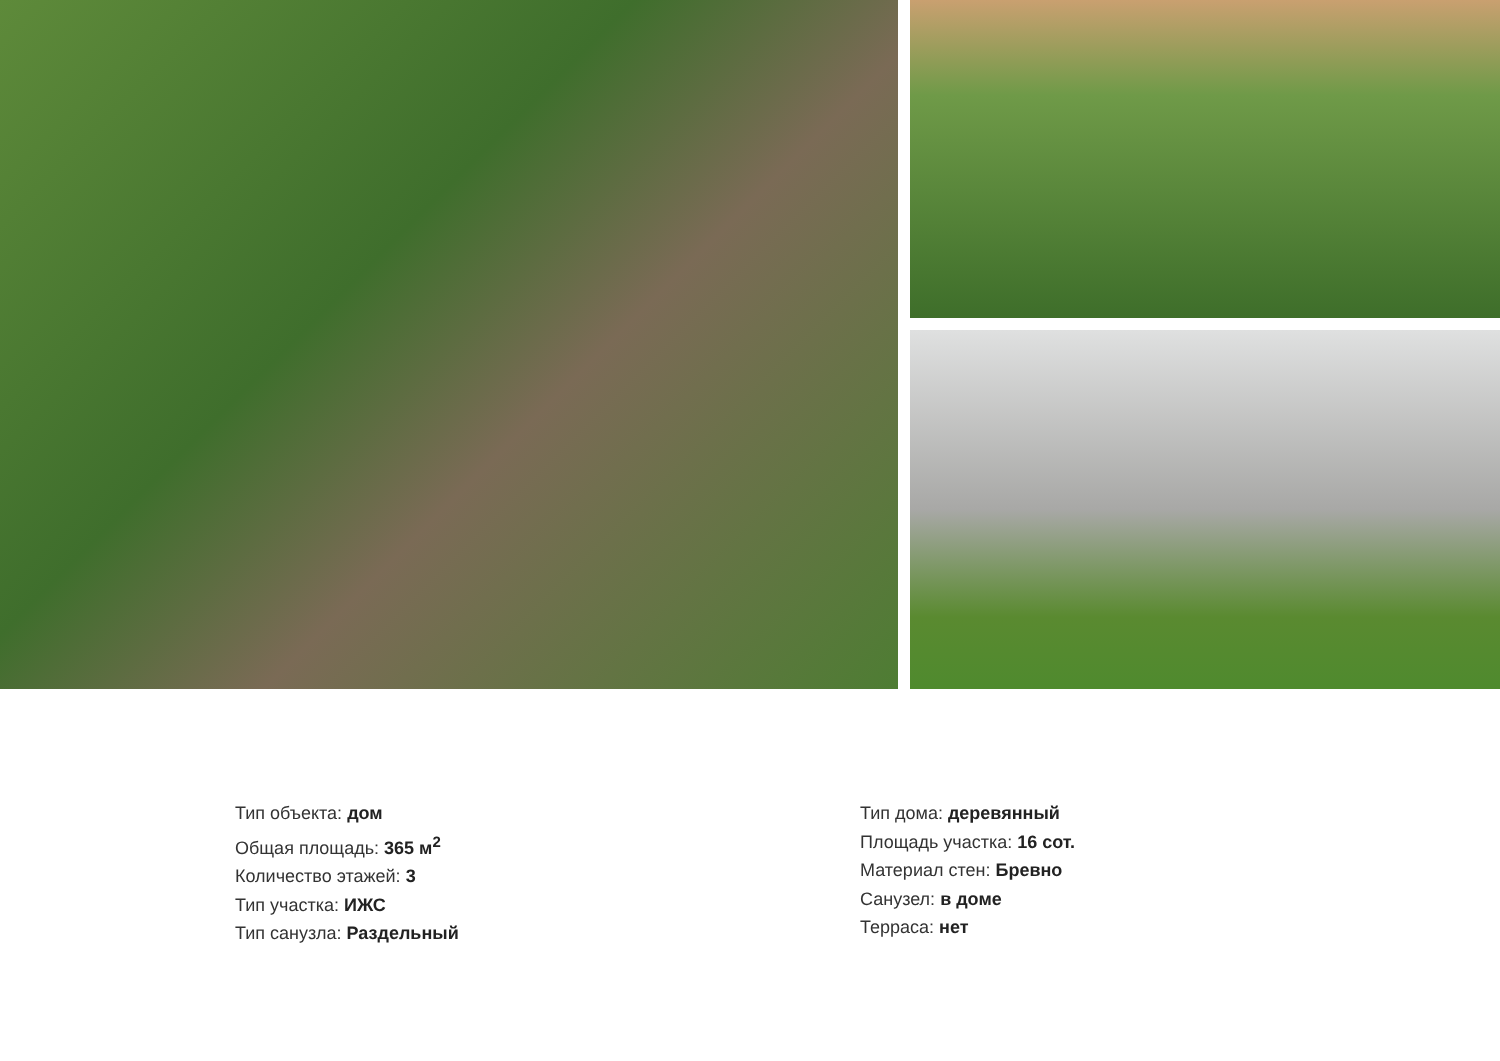Тип объекта: дом
Общая площадь: 365 м<sup>2</sup>
Количество этажей: 3
Тип участка: ИЖС
Тип санузла: Раздельный
Тип дома: деревянный
Площадь участка: 16 сот.
Материал стен: Бревно
Санузел: в доме
Терраса: нет